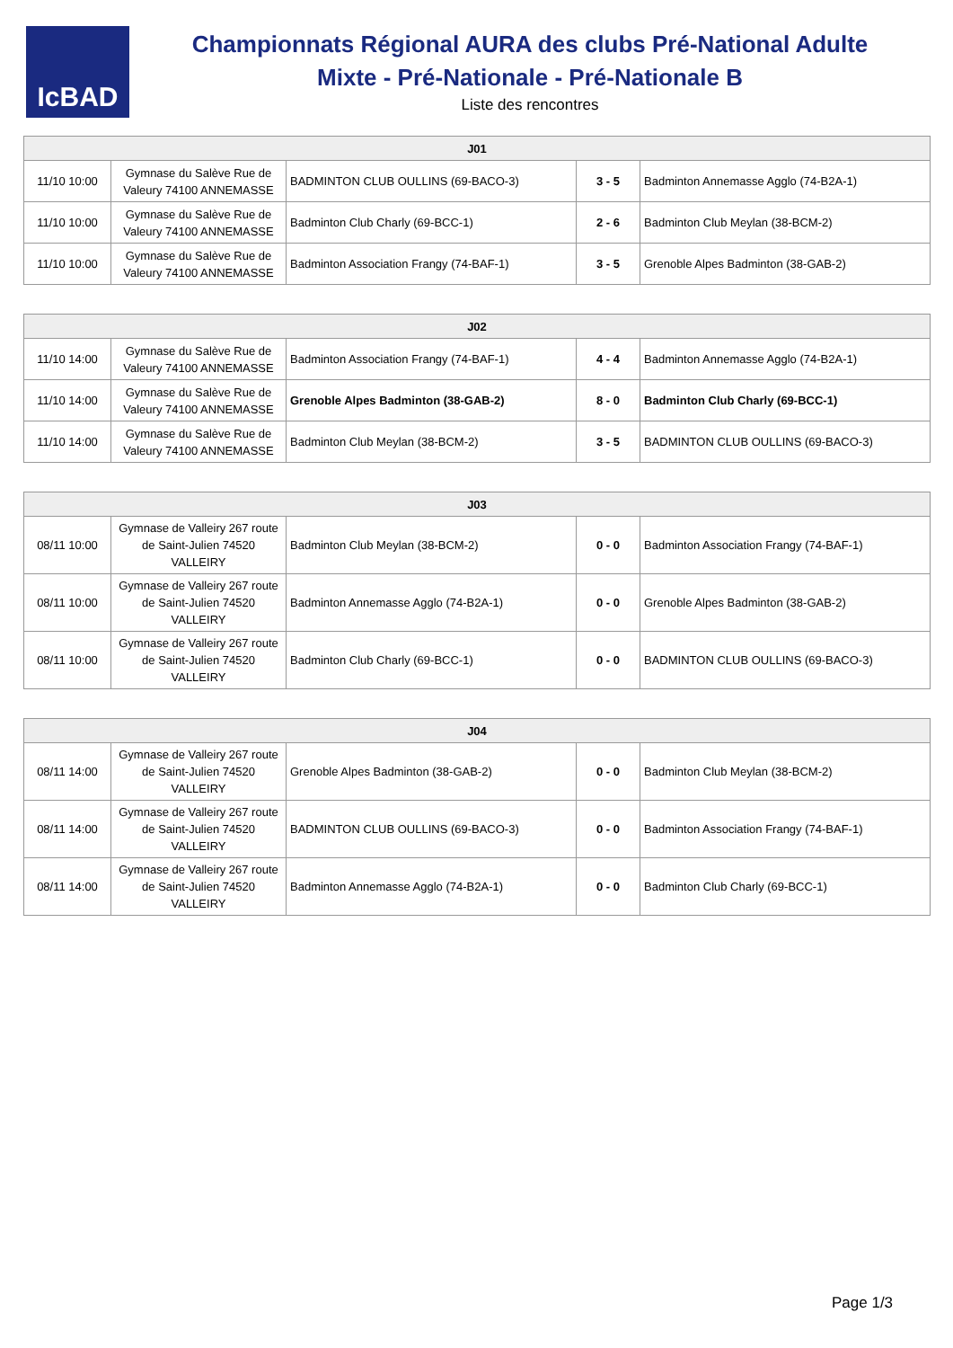IcBAD
Championnats Régional AURA des clubs Pré-National Adulte
Mixte - Pré-Nationale - Pré-Nationale B
Liste des rencontres
| J01 | | | | |
| --- | --- | --- | --- | --- |
| 11/10 10:00 | Gymnase du Salève Rue de Valeury 74100 ANNEMASSE | BADMINTON CLUB OULLINS (69-BACO-3) | 3 - 5 | Badminton Annemasse Agglo (74-B2A-1) |
| 11/10 10:00 | Gymnase du Salève Rue de Valeury 74100 ANNEMASSE | Badminton Club Charly (69-BCC-1) | 2 - 6 | Badminton Club Meylan (38-BCM-2) |
| 11/10 10:00 | Gymnase du Salève Rue de Valeury 74100 ANNEMASSE | Badminton Association Frangy (74-BAF-1) | 3 - 5 | Grenoble Alpes Badminton (38-GAB-2) |
| J02 | | | | |
| --- | --- | --- | --- | --- |
| 11/10 14:00 | Gymnase du Salève Rue de Valeury 74100 ANNEMASSE | Badminton Association Frangy (74-BAF-1) | 4 - 4 | Badminton Annemasse Agglo (74-B2A-1) |
| 11/10 14:00 | Gymnase du Salève Rue de Valeury 74100 ANNEMASSE | Grenoble Alpes Badminton (38-GAB-2) | 8 - 0 | Badminton Club Charly (69-BCC-1) |
| 11/10 14:00 | Gymnase du Salève Rue de Valeury 74100 ANNEMASSE | Badminton Club Meylan (38-BCM-2) | 3 - 5 | BADMINTON CLUB OULLINS (69-BACO-3) |
| J03 | | | | |
| --- | --- | --- | --- | --- |
| 08/11 10:00 | Gymnase de Valleiry 267 route de Saint-Julien 74520 VALLEIRY | Badminton Club Meylan (38-BCM-2) | 0 - 0 | Badminton Association Frangy (74-BAF-1) |
| 08/11 10:00 | Gymnase de Valleiry 267 route de Saint-Julien 74520 VALLEIRY | Badminton Annemasse Agglo (74-B2A-1) | 0 - 0 | Grenoble Alpes Badminton (38-GAB-2) |
| 08/11 10:00 | Gymnase de Valleiry 267 route de Saint-Julien 74520 VALLEIRY | Badminton Club Charly (69-BCC-1) | 0 - 0 | BADMINTON CLUB OULLINS (69-BACO-3) |
| J04 | | | | |
| --- | --- | --- | --- | --- |
| 08/11 14:00 | Gymnase de Valleiry 267 route de Saint-Julien 74520 VALLEIRY | Grenoble Alpes Badminton (38-GAB-2) | 0 - 0 | Badminton Club Meylan (38-BCM-2) |
| 08/11 14:00 | Gymnase de Valleiry 267 route de Saint-Julien 74520 VALLEIRY | BADMINTON CLUB OULLINS (69-BACO-3) | 0 - 0 | Badminton Association Frangy (74-BAF-1) |
| 08/11 14:00 | Gymnase de Valleiry 267 route de Saint-Julien 74520 VALLEIRY | Badminton Annemasse Agglo (74-B2A-1) | 0 - 0 | Badminton Club Charly (69-BCC-1) |
Page 1/3